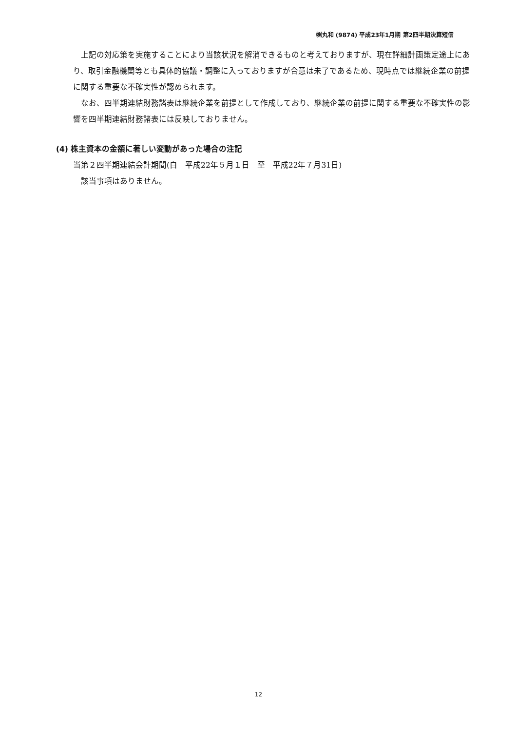㈱丸和 (9874) 平成23年1月期 第2四半期決算短信
上記の対応策を実施することにより当該状況を解消できるものと考えておりますが、現在詳細計画策定途上にあり、取引金融機関等とも具体的協議・調整に入っておりますが合意は未了であるため、現時点では継続企業の前提に関する重要な不確実性が認められます。
なお、四半期連結財務諸表は継続企業を前提として作成しており、継続企業の前提に関する重要な不確実性の影響を四半期連結財務諸表には反映しておりません。
(4) 株主資本の金額に著しい変動があった場合の注記
当第２四半期連結会計期間(自　平成22年５月１日　至　平成22年７月31日)
該当事項はありません。
12